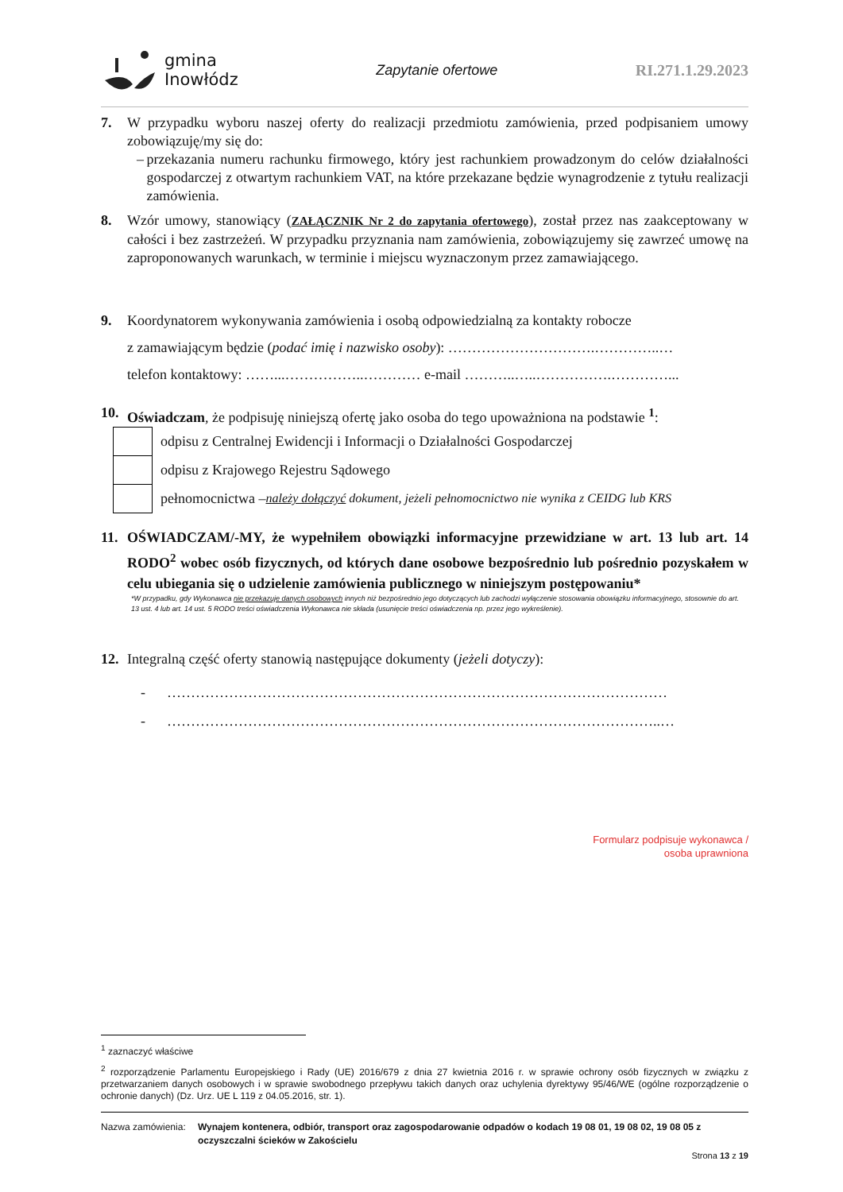gmina
Inowłódz
Zapytanie ofertowe RI.271.1.29.2023
7. W przypadku wyboru naszej oferty do realizacji przedmiotu zamówienia, przed podpisaniem umowy zobowiązuję/my się do:
– przekazania numeru rachunku firmowego, który jest rachunkiem prowadzonym do celów działalności gospodarczej z otwartym rachunkiem VAT, na które przekazane będzie wynagrodzenie z tytułu realizacji zamówienia.
8. Wzór umowy, stanowiący (ZAŁĄCZNIK Nr 2 do zapytania ofertowego), został przez nas zaakceptowany w całości i bez zastrzeżeń. W przypadku przyznania nam zamówienia, zobowiązujemy się zawrzeć umowę na zaproponowanych warunkach, w terminie i miejscu wyznaczonym przez zamawiającego.
9. Koordynatorem wykonywania zamówienia i osobą odpowiedzialną za kontakty robocze
z zamawiającym będzie (podać imię i nazwisko osoby): ………………………….…………..…
telefon kontaktowy: ……...……………..………… e-mail ………..…..…………….…………...
10. Oświadczam, że podpisuję niniejszą ofertę jako osoba do tego upoważniona na podstawie <sup>1</sup>:
odpisu z Centralnej Ewidencji i Informacji o Działalności Gospodarczej
odpisu z Krajowego Rejestru Sądowego
pełnomocnictwa – należy dołączyć dokument, jeżeli pełnomocnictwo nie wynika z CEIDG lub KRS
11. OŚWIADCZAM/-MY, że wypełniłem obowiązki informacyjne przewidziane w art. 13 lub art. 14 RODO<sup>2</sup> wobec osób fizycznych, od których dane osobowe bezpośrednio lub pośrednio pozyskałem w celu ubiegania się o udzielenie zamówienia publicznego w niniejszym postępowaniu*
*W przypadku, gdy Wykonawca nie przekazuje danych osobowych innych niż bezpośrednio jego dotyczących lub zachodzi wyłączenie stosowania obowiązku informacyjnego, stosownie do art. 13 ust. 4 lub art. 14 ust. 5 RODO treści oświadczenia Wykonawca nie składa (usunięcie treści oświadczenia np. przez jego wykreślenie).
12. Integralną część oferty stanowią następujące dokumenty (jeżeli dotyczy):
- ……………………………………………………………………………………………
- …………………………………………………………………………………………..…
Formularz podpisuje wykonawca /
osoba uprawniona
<sup>1</sup> zaznaczyć właściwe
<sup>2</sup> rozporządzenie Parlamentu Europejskiego i Rady (UE) 2016/679 z dnia 27 kwietnia 2016 r. w sprawie ochrony osób fizycznych w związku z przetwarzaniem danych osobowych i w sprawie swobodnego przepływu takich danych oraz uchylenia dyrektywy 95/46/WE (ogólne rozporządzenie o ochronie danych) (Dz. Urz. UE L 119 z 04.05.2016, str. 1).
Nazwa zamówienia: Wynajem kontenera, odbiór, transport oraz zagospodarowanie odpadów o kodach 19 08 01, 19 08 02, 19 08 05 z oczyszczalni ścieków w Zakościelu
Strona 13 z 19